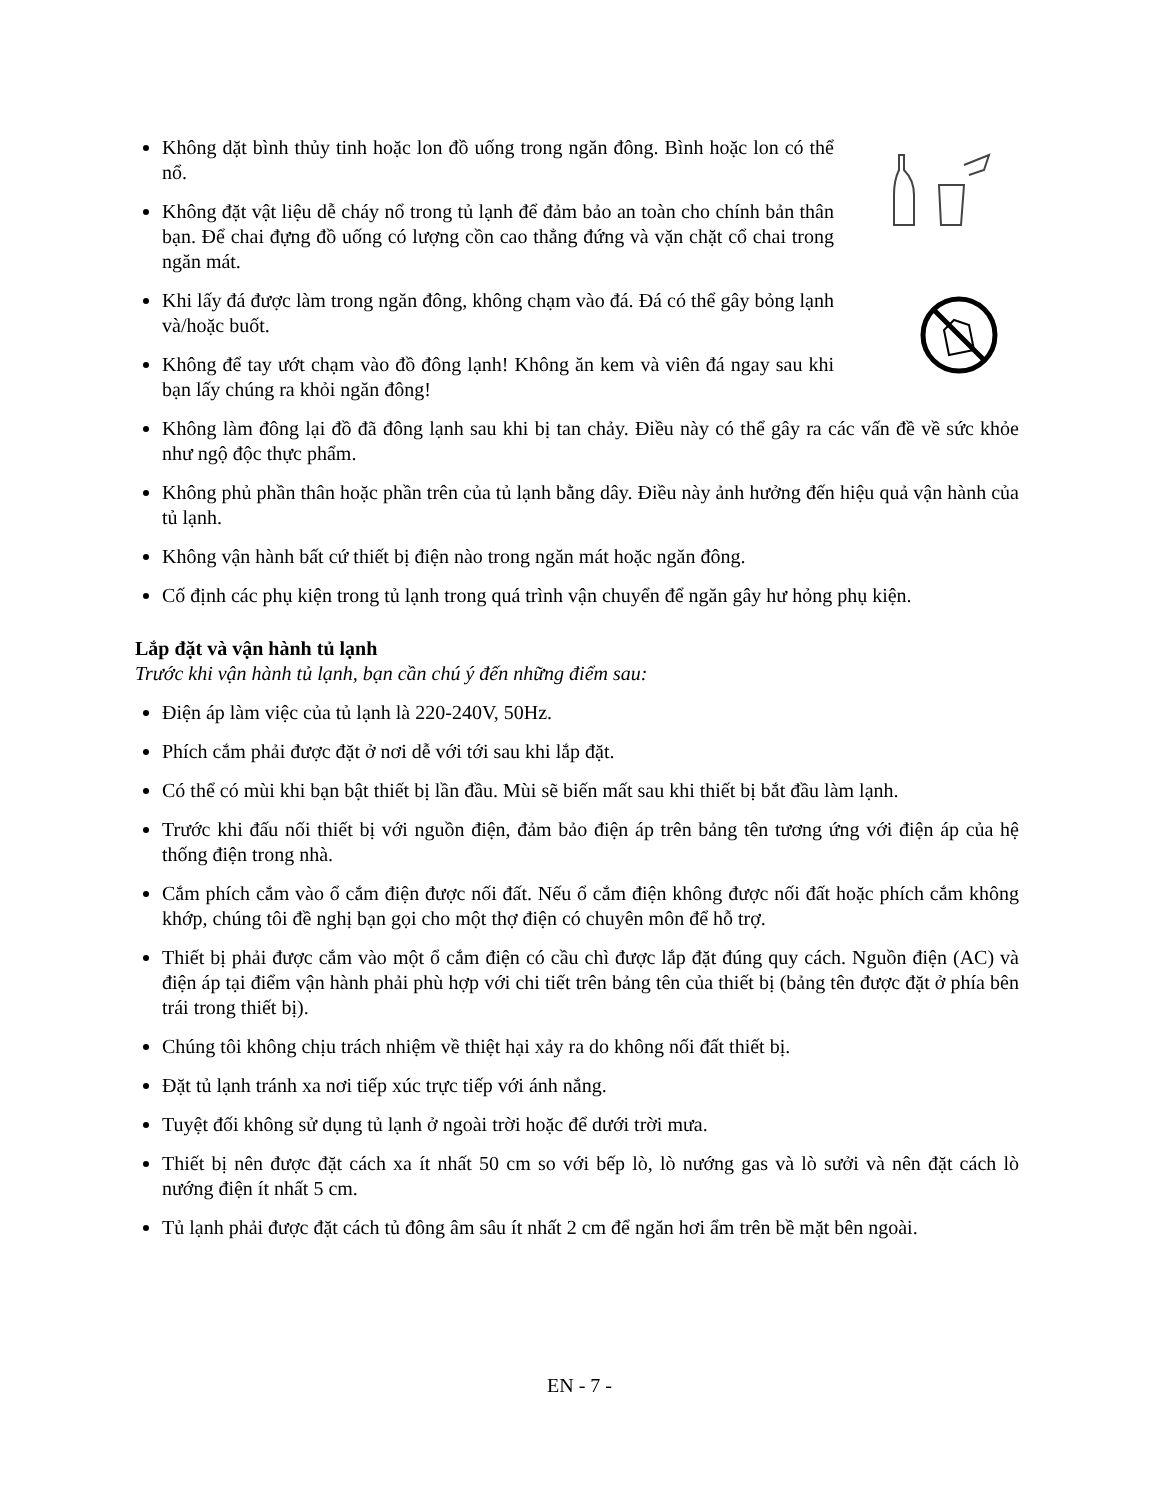Không dặt bình thủy tinh hoặc lon đồ uống trong ngăn đông. Bình hoặc lon có thể nổ.
Không đặt vật liệu dễ cháy nổ trong tủ lạnh để đảm bảo an toàn cho chính bản thân bạn. Để chai đựng đồ uống có lượng cồn cao thẳng đứng và vặn chặt cổ chai trong ngăn mát.
Khi lấy đá được làm trong ngăn đông, không chạm vào đá. Đá có thể gây bỏng lạnh và/hoặc buốt.
Không để tay ướt chạm vào đồ đông lạnh! Không ăn kem và viên đá ngay sau khi bạn lấy chúng ra khỏi ngăn đông!
Không làm đông lại đồ đã đông lạnh sau khi bị tan chảy. Điều này có thể gây ra các vấn đề về sức khỏe như ngộ độc thực phẩm.
Không phủ phần thân hoặc phần trên của tủ lạnh bằng dây. Điều này ảnh hưởng đến hiệu quả vận hành của tủ lạnh.
Không vận hành bất cứ thiết bị điện nào trong ngăn mát hoặc ngăn đông.
Cố định các phụ kiện trong tủ lạnh trong quá trình vận chuyển để ngăn gây hư hỏng phụ kiện.
Lắp đặt và vận hành tủ lạnh
Trước khi vận hành tủ lạnh, bạn cần chú ý đến những điểm sau:
Điện áp làm việc của tủ lạnh là 220-240V, 50Hz.
Phích cắm phải được đặt ở nơi dễ với tới sau khi lắp đặt.
Có thể có mùi khi bạn bật thiết bị lần đầu. Mùi sẽ biến mất sau khi thiết bị bắt đầu làm lạnh.
Trước khi đấu nối thiết bị với nguồn điện, đảm bảo điện áp trên bảng tên tương ứng với điện áp của hệ thống điện trong nhà.
Cắm phích cắm vào ổ cắm điện được nối đất. Nếu ổ cắm điện không được nối đất hoặc phích cắm không khớp, chúng tôi đề nghị bạn gọi cho một thợ điện có chuyên môn để hỗ trợ.
Thiết bị phải được cắm vào một ổ cắm điện có cầu chì được lắp đặt đúng quy cách. Nguồn điện (AC) và điện áp tại điểm vận hành phải phù hợp với chi tiết trên bảng tên của thiết bị (bảng tên được đặt ở phía bên trái trong thiết bị).
Chúng tôi không chịu trách nhiệm về thiệt hại xảy ra do không nối đất thiết bị.
Đặt tủ lạnh tránh xa nơi tiếp xúc trực tiếp với ánh nắng.
Tuyệt đối không sử dụng tủ lạnh ở ngoài trời hoặc để dưới trời mưa.
Thiết bị nên được đặt cách xa ít nhất 50 cm so với bếp lò, lò nướng gas và lò sưởi và nên đặt cách lò nướng điện ít nhất 5 cm.
Tủ lạnh phải được đặt cách tủ đông âm sâu ít nhất 2 cm để ngăn hơi ẩm trên bề mặt bên ngoài.
EN - 7 -